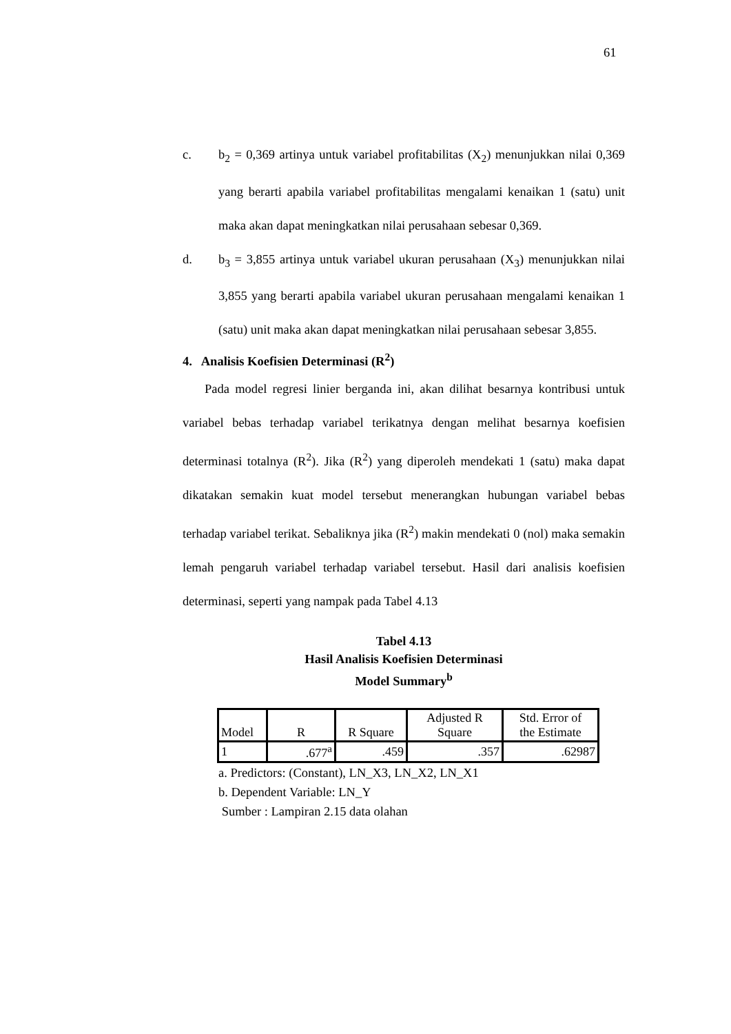61
c. b<sub>2</sub> = 0,369 artinya untuk variabel profitabilitas (X<sub>2</sub>) menunjukkan nilai 0,369 yang berarti apabila variabel profitabilitas mengalami kenaikan 1 (satu) unit maka akan dapat meningkatkan nilai perusahaan sebesar 0,369.
d. b<sub>3</sub> = 3,855 artinya untuk variabel ukuran perusahaan (X<sub>3</sub>) menunjukkan nilai 3,855 yang berarti apabila variabel ukuran perusahaan mengalami kenaikan 1 (satu) unit maka akan dapat meningkatkan nilai perusahaan sebesar 3,855.
4. Analisis Koefisien Determinasi (R<sup>2</sup>)
Pada model regresi linier berganda ini, akan dilihat besarnya kontribusi untuk variabel bebas terhadap variabel terikatnya dengan melihat besarnya koefisien determinasi totalnya (R<sup>2</sup>). Jika (R<sup>2</sup>) yang diperoleh mendekati 1 (satu) maka dapat dikatakan semakin kuat model tersebut menerangkan hubungan variabel bebas terhadap variabel terikat. Sebaliknya jika (R<sup>2</sup>) makin mendekati 0 (nol) maka semakin lemah pengaruh variabel terhadap variabel tersebut. Hasil dari analisis koefisien determinasi, seperti yang nampak pada Tabel 4.13
Tabel 4.13
Hasil Analisis Koefisien Determinasi
Model Summary<sup>b</sup>
| Model | R | R Square | Adjusted R Square | Std. Error of the Estimate |
| --- | --- | --- | --- | --- |
| 1 | .677<sup>a</sup> | .459 | .357 | .62987 |
a. Predictors: (Constant), LN_X3, LN_X2, LN_X1
b. Dependent Variable: LN_Y
Sumber : Lampiran 2.15 data olahan